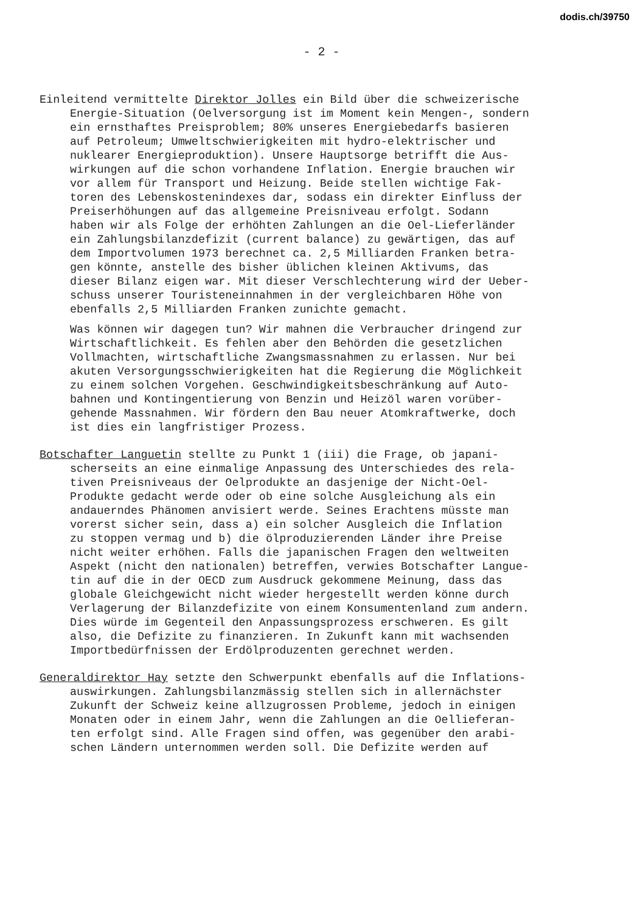dodis.ch/39750
- 2 -
Einleitend vermittelte Direktor Jolles ein Bild über die schweizerische Energie-Situation (Oelversorgung ist im Moment kein Mengen-, sondern ein ernsthaftes Preisproblem; 80% unseres Energiebedarfs basieren auf Petroleum; Umweltschwierigkeiten mit hydro-elektrischer und nuklearer Energieproduktion). Unsere Hauptsorge betrifft die Aus- wirkungen auf die schon vorhandene Inflation. Energie brauchen wir vor allem für Transport und Heizung. Beide stellen wichtige Fak- toren des Lebenskostenindexes dar, sodass ein direkter Einfluss der Preiserhöhungen auf das allgemeine Preisniveau erfolgt. Sodann haben wir als Folge der erhöhten Zahlungen an die Oel-Lieferländer ein Zahlungsbilanzdefizit (current balance) zu gewärtigen, das auf dem Importvolumen 1973 berechnet ca. 2,5 Milliarden Franken betra- gen könnte, anstelle des bisher üblichen kleinen Aktivums, das dieser Bilanz eigen war. Mit dieser Verschlechterung wird der Ueber- schuss unserer Touristeneinnahmen in der vergleichbaren Höhe von ebenfalls 2,5 Milliarden Franken zunichte gemacht.
Was können wir dagegen tun? Wir mahnen die Verbraucher dringend zur Wirtschaftlichkeit. Es fehlen aber den Behörden die gesetzlichen Vollmachten, wirtschaftliche Zwangsmassnahmen zu erlassen. Nur bei akuten Versorgungsschwierigkeiten hat die Regierung die Möglichkeit zu einem solchen Vorgehen. Geschwindigkeitsbeschränkung auf Auto- bahnen und Kontingentierung von Benzin und Heizöl waren vorüber- gehende Massnahmen. Wir fördern den Bau neuer Atomkraftwerke, doch ist dies ein langfristiger Prozess.
Botschafter Languetin stellte zu Punkt 1 (iii) die Frage, ob japani- scherseits an eine einmalige Anpassung des Unterschiedes des rela- tiven Preisniveaus der Oelprodukte an dasjenige der Nicht-Oel- Produkte gedacht werde oder ob eine solche Ausgleichung als ein andauerndes Phänomen anvisiert werde. Seines Erachtens müsste man vorerst sicher sein, dass a) ein solcher Ausgleich die Inflation zu stoppen vermag und b) die ölproduzierenden Länder ihre Preise nicht weiter erhöhen. Falls die japanischen Fragen den weltweiten Aspekt (nicht den nationalen) betreffen, verwies Botschafter Langue- tin auf die in der OECD zum Ausdruck gekommene Meinung, dass das globale Gleichgewicht nicht wieder hergestellt werden könne durch Verlagerung der Bilanzdefizite von einem Konsumentenland zum andern. Dies würde im Gegenteil den Anpassungsprozess erschweren. Es gilt also, die Defizite zu finanzieren. In Zukunft kann mit wachsenden Importbedürfnissen der Erdölproduzenten gerechnet werden.
Generaldirektor Hay setzte den Schwerpunkt ebenfalls auf die Inflations- auswirkungen. Zahlungsbilanzmässig stellen sich in allernächster Zukunft der Schweiz keine allzugrossen Probleme, jedoch in einigen Monaten oder in einem Jahr, wenn die Zahlungen an die Oellieferan- ten erfolgt sind. Alle Fragen sind offen, was gegenüber den arabi- schen Ländern unternommen werden soll. Die Defizite werden auf